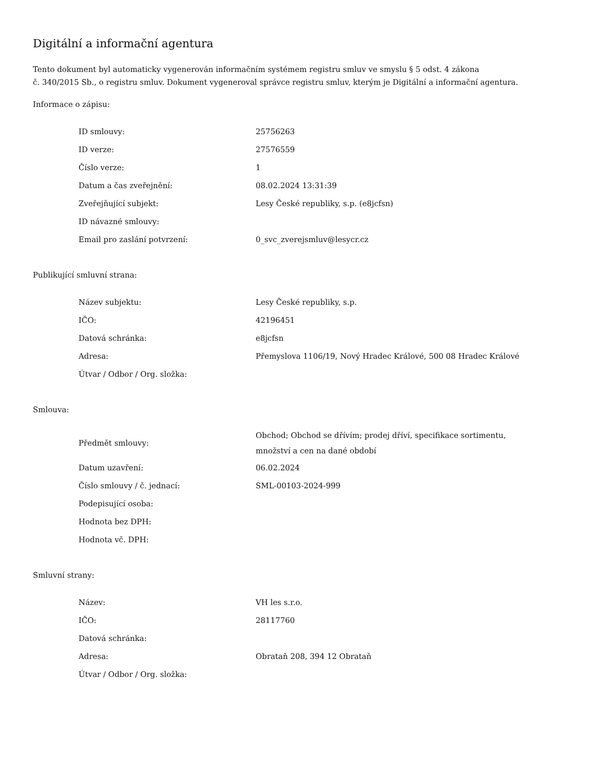Digitální a informační agentura
Tento dokument byl automaticky vygenerován informačním systémem registru smluv ve smyslu § 5 odst. 4 zákona
č. 340/2015 Sb., o registru smluv. Dokument vygeneroval správce registru smluv, kterým je Digitální a informační agentura.
Informace o zápisu:
| ID smlouvy: | 25756263 |
| ID verze: | 27576559 |
| Číslo verze: | 1 |
| Datum a čas zveřejnění: | 08.02.2024 13:31:39 |
| Zveřejňující subjekt: | Lesy České republiky, s.p. (e8jcfsn) |
| ID návazné smlouvy: | |
| Email pro zaslání potvrzení: | 0_svc_zverejsmluv@lesycr.cz |
Publikující smluvní strana:
| Název subjektu: | Lesy České republiky, s.p. |
| IČO: | 42196451 |
| Datová schránka: | e8jcfsn |
| Adresa: | Přemyslova 1106/19, Nový Hradec Králové, 500 08 Hradec Králové |
| Útvar / Odbor / Org. složka: | |
Smlouva:
| Předmět smlouvy: | Obchod; Obchod se dřívím; prodej dříví, specifikace sortimentu, množství a cen na dané období |
| Datum uzavření: | 06.02.2024 |
| Číslo smlouvy / č. jednací: | SML-00103-2024-999 |
| Podepisující osoba: | |
| Hodnota bez DPH: | |
| Hodnota vč. DPH: | |
Smluvní strany:
| Název: | VH les s.r.o. |
| IČO: | 28117760 |
| Datová schránka: | |
| Adresa: | Obrataň 208, 394 12 Obrataň |
| Útvar / Odbor / Org. složka: | |